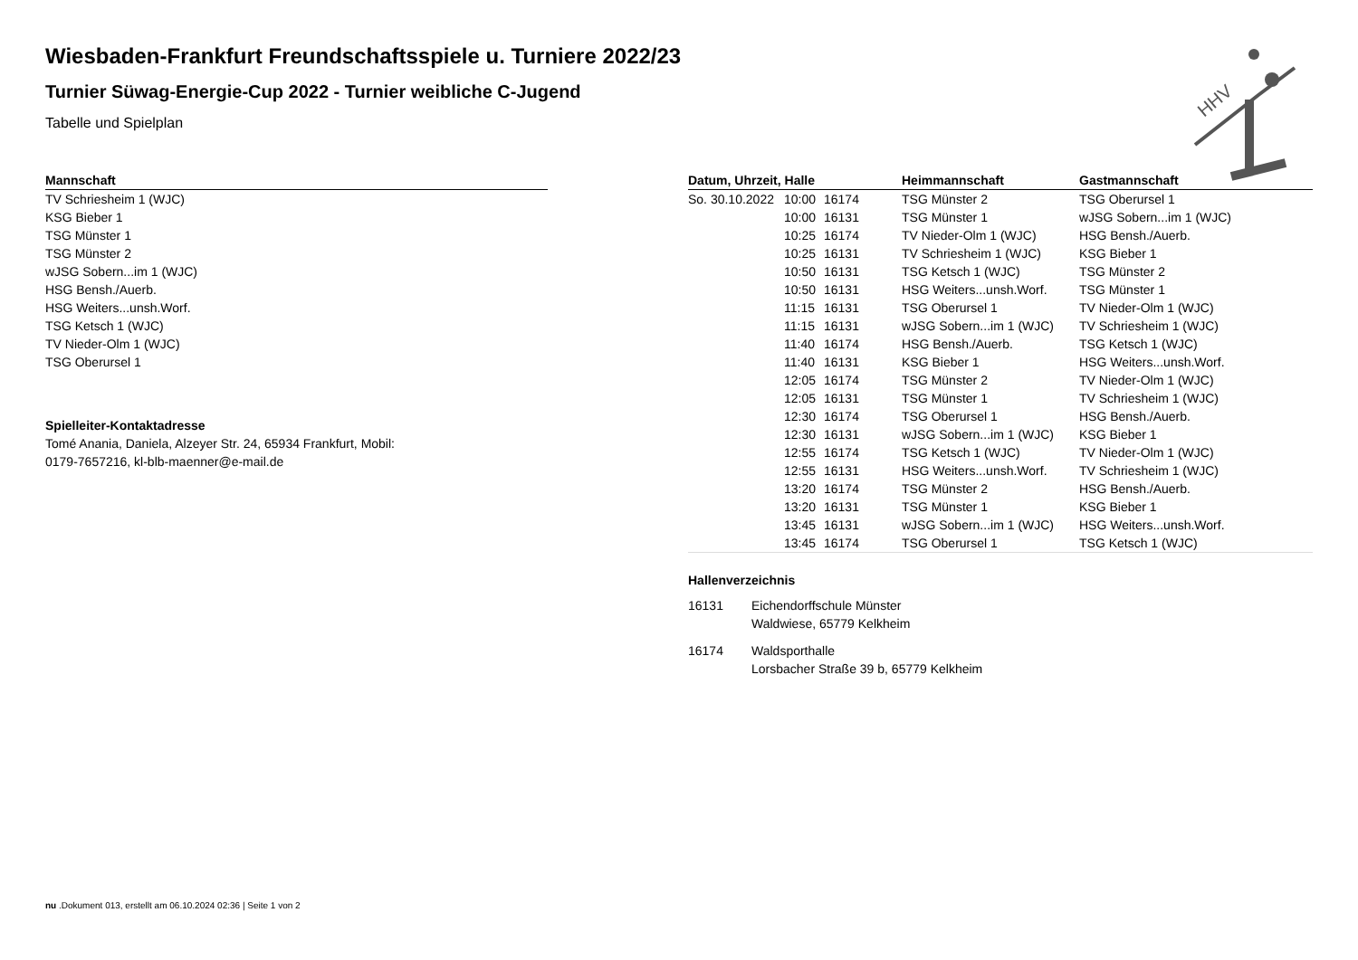HHV
Wiesbaden-Frankfurt Freundschaftsspiele u. Turniere 2022/23
Turnier Süwag-Energie-Cup 2022 - Turnier weibliche C-Jugend
Tabelle und Spielplan
| Mannschaft |
| --- |
| TV Schriesheim 1 (WJC) |
| KSG Bieber 1 |
| TSG Münster 1 |
| TSG Münster 2 |
| wJSG Sobern...im 1 (WJC) |
| HSG Bensh./Auerb. |
| HSG Weiters...unsh.Worf. |
| TSG Ketsch 1 (WJC) |
| TV Nieder-Olm 1 (WJC) |
| TSG Oberursel 1 |
Spielleiter-Kontaktadresse
Tomé Anania, Daniela, Alzeyer Str. 24, 65934 Frankfurt, Mobil:
0179-7657216, kl-blb-maenner@e-mail.de
| Datum, Uhrzeit, Halle | | | Heimmannschaft | Gastmannschaft |
| --- | --- | --- | --- | --- |
| So. 30.10.2022 | 10:00 | 16174 | TSG Münster 2 | TSG Oberursel 1 |
| | 10:00 | 16131 | TSG Münster 1 | wJSG Sobern...im 1 (WJC) |
| | 10:25 | 16174 | TV Nieder-Olm 1 (WJC) | HSG Bensh./Auerb. |
| | 10:25 | 16131 | TV Schriesheim 1 (WJC) | KSG Bieber 1 |
| | 10:50 | 16131 | TSG Ketsch 1 (WJC) | TSG Münster 2 |
| | 10:50 | 16131 | HSG Weiters...unsh.Worf. | TSG Münster 1 |
| | 11:15 | 16131 | TSG Oberursel 1 | TV Nieder-Olm 1 (WJC) |
| | 11:15 | 16131 | wJSG Sobern...im 1 (WJC) | TV Schriesheim 1 (WJC) |
| | 11:40 | 16174 | HSG Bensh./Auerb. | TSG Ketsch 1 (WJC) |
| | 11:40 | 16131 | KSG Bieber 1 | HSG Weiters...unsh.Worf. |
| | 12:05 | 16174 | TSG Münster 2 | TV Nieder-Olm 1 (WJC) |
| | 12:05 | 16131 | TSG Münster 1 | TV Schriesheim 1 (WJC) |
| | 12:30 | 16174 | TSG Oberursel 1 | HSG Bensh./Auerb. |
| | 12:30 | 16131 | wJSG Sobern...im 1 (WJC) | KSG Bieber 1 |
| | 12:55 | 16174 | TSG Ketsch 1 (WJC) | TV Nieder-Olm 1 (WJC) |
| | 12:55 | 16131 | HSG Weiters...unsh.Worf. | TV Schriesheim 1 (WJC) |
| | 13:20 | 16174 | TSG Münster 2 | HSG Bensh./Auerb. |
| | 13:20 | 16131 | TSG Münster 1 | KSG Bieber 1 |
| | 13:45 | 16131 | wJSG Sobern...im 1 (WJC) | HSG Weiters...unsh.Worf. |
| | 13:45 | 16174 | TSG Oberursel 1 | TSG Ketsch 1 (WJC) |
Hallenverzeichnis
16131 Eichendorffschule Münster
Waldwiese, 65779 Kelkheim
16174 Waldsporthalle
Lorsbacher Straße 39 b, 65779 Kelkheim
nu .Dokument 013, erstellt am 06.10.2024 02:36 | Seite 1 von 2